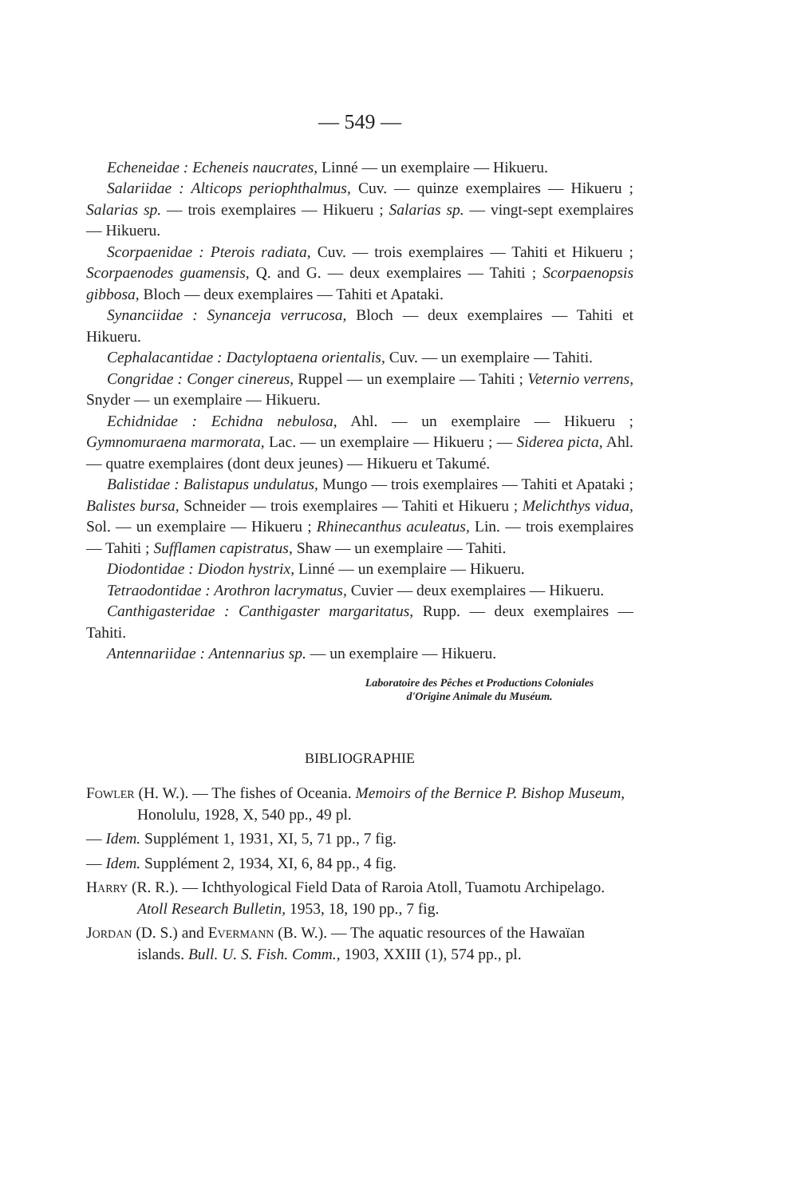— 549 —
Echeneidae : Echeneis naucrates, Linné — un exemplaire — Hikueru.
Salariidae : Alticops periophthalmus, Cuv. — quinze exemplaires — Hikueru ; Salarias sp. — trois exemplaires — Hikueru ; Salarias sp. — vingt-sept exemplaires — Hikueru.
Scorpaenidae : Pterois radiata, Cuv. — trois exemplaires — Tahiti et Hikueru ; Scorpaenodes guamensis, Q. and G. — deux exemplaires — Tahiti ; Scorpaenopsis gibbosa, Bloch — deux exemplaires — Tahiti et Apataki.
Synanciidae : Synanceja verrucosa, Bloch — deux exemplaires — Tahiti et Hikueru.
Cephalacantidae : Dactyloptaena orientalis, Cuv. — un exemplaire — Tahiti.
Congridae : Conger cinereus, Ruppel — un exemplaire — Tahiti ; Veternio verrens, Snyder — un exemplaire — Hikueru.
Echidnidae : Echidna nebulosa, Ahl. — un exemplaire — Hikueru ; Gymnomuraena marmorata, Lac. — un exemplaire — Hikueru ; — Siderea picta, Ahl. — quatre exemplaires (dont deux jeunes) — Hikueru et Takumé.
Balistidae : Balistapus undulatus, Mungo — trois exemplaires — Tahiti et Apataki ; Balistes bursa, Schneider — trois exemplaires — Tahiti et Hikueru ; Melichthys vidua, Sol. — un exemplaire — Hikueru ; Rhinecanthus aculeatus, Lin. — trois exemplaires — Tahiti ; Sufflamen capistratus, Shaw — un exemplaire — Tahiti.
Diodontidae : Diodon hystrix, Linné — un exemplaire — Hikueru.
Tetraodontidae : Arothron lacrymatus, Cuvier — deux exemplaires — Hikueru.
Canthigasteridae : Canthigaster margaritatus, Rupp. — deux exemplaires — Tahiti.
Antennariidae : Antennarius sp. — un exemplaire — Hikueru.
Laboratoire des Pêches et Productions Coloniales
d'Origine Animale du Muséum.
BIBLIOGRAPHIE
Fowler (H. W.). — The fishes of Oceania. Memoirs of the Bernice P. Bishop Museum, Honolulu, 1928, X, 540 pp., 49 pl.
— Idem. Supplément 1, 1931, XI, 5, 71 pp., 7 fig.
— Idem. Supplément 2, 1934, XI, 6, 84 pp., 4 fig.
Harry (R. R.). — Ichthyological Field Data of Raroia Atoll, Tuamotu Archipelago. Atoll Research Bulletin, 1953, 18, 190 pp., 7 fig.
Jordan (D. S.) and Evermann (B. W.). — The aquatic resources of the Hawaïan islands. Bull. U. S. Fish. Comm., 1903, XXIII (1), 574 pp., pl.